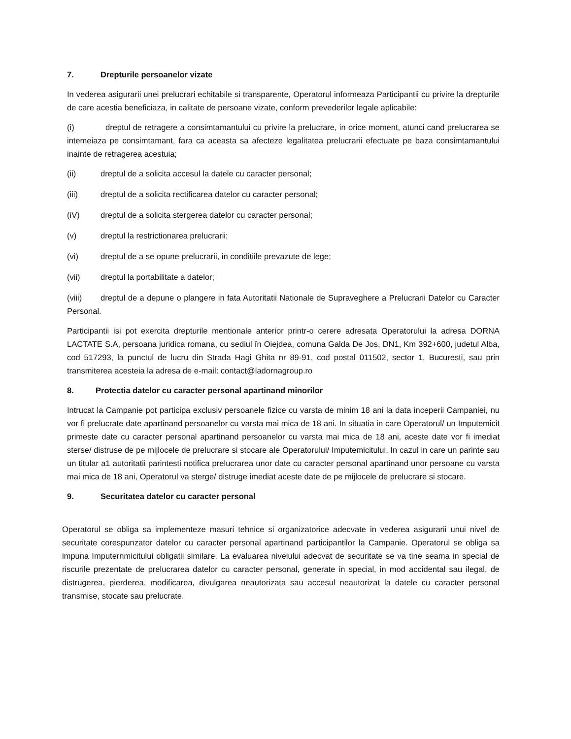7. Drepturile persoanelor vizate
In vederea asigurarii unei prelucrari echitabile si transparente, Operatorul informeaza Participantii cu privire la drepturile de care acestia beneficiaza, in calitate de persoane vizate, conform prevederilor legale aplicabile:
(i) dreptul de retragere a consimtamantului cu privire la prelucrare, in orice moment, atunci cand prelucrarea se intemeiaza pe consimtamant, fara ca aceasta sa afecteze legalitatea prelucrarii efectuate pe baza consimtamantului inainte de retragerea acestuia;
(ii) dreptul de a solicita accesul la datele cu caracter personal;
(iii) dreptul de a solicita rectificarea datelor cu caracter personal;
(iV) dreptul de a solicita stergerea datelor cu caracter personal;
(v) dreptul la restrictionarea prelucrarii;
(vi) dreptul de a se opune prelucrarii, in conditiile prevazute de lege;
(vii) dreptul la portabilitate a datelor;
(viii) dreptul de a depune o plangere in fata Autoritatii Nationale de Supraveghere a Prelucrarii Datelor cu Caracter Personal.
Participantii isi pot exercita drepturile mentionale anterior printr-o cerere adresata Operatorului la adresa DORNA LACTATE S.A, persoana juridica romana, cu sediul în Oiejdea, comuna Galda De Jos, DN1, Km 392+600, judetul Alba, cod 517293, la punctul de lucru din Strada Hagi Ghita nr 89-91, cod postal 011502, sector 1, Bucuresti, sau prin transmiterea acesteia la adresa de e-mail: contact@ladornagroup.ro
8. Protectia datelor cu caracter personal apartinand minorilor
Intrucat la Campanie pot participa exclusiv persoanele fizice cu varsta de minim 18 ani la data inceperii Campaniei, nu vor fi prelucrate date apartinand persoanelor cu varsta mai mica de 18 ani. In situatia in care Operatorul/ un Imputemicit primeste date cu caracter personal apartinand persoanelor cu varsta mai mica de 18 ani, aceste date vor fi imediat sterse/ distruse de pe mijlocele de prelucrare si stocare ale Operatorului/ Imputemicitului. In cazul in care un parinte sau un titular a1 autoritatii parintesti notifica prelucrarea unor date cu caracter personal apartinand unor persoane cu varsta mai mica de 18 ani, Operatorul va sterge/ distruge imediat aceste date de pe mijlocele de prelucrare si stocare.
9. Securitatea datelor cu caracter personal
Operatorul se obliga sa implementeze masuri tehnice si organizatorice adecvate in vederea asigurarii unui nivel de securitate corespunzator datelor cu caracter personal apartinand participantilor la Campanie. Operatorul se obliga sa impuna Imputernmicitului obligatii similare. La evaluarea nivelului adecvat de securitate se va tine seama in special de riscurile prezentate de prelucrarea datelor cu caracter personal, generate in special, in mod accidental sau ilegal, de distrugerea, pierderea, modificarea, divulgarea neautorizata sau accesul neautorizat la datele cu caracter personal transmise, stocate sau prelucrate.